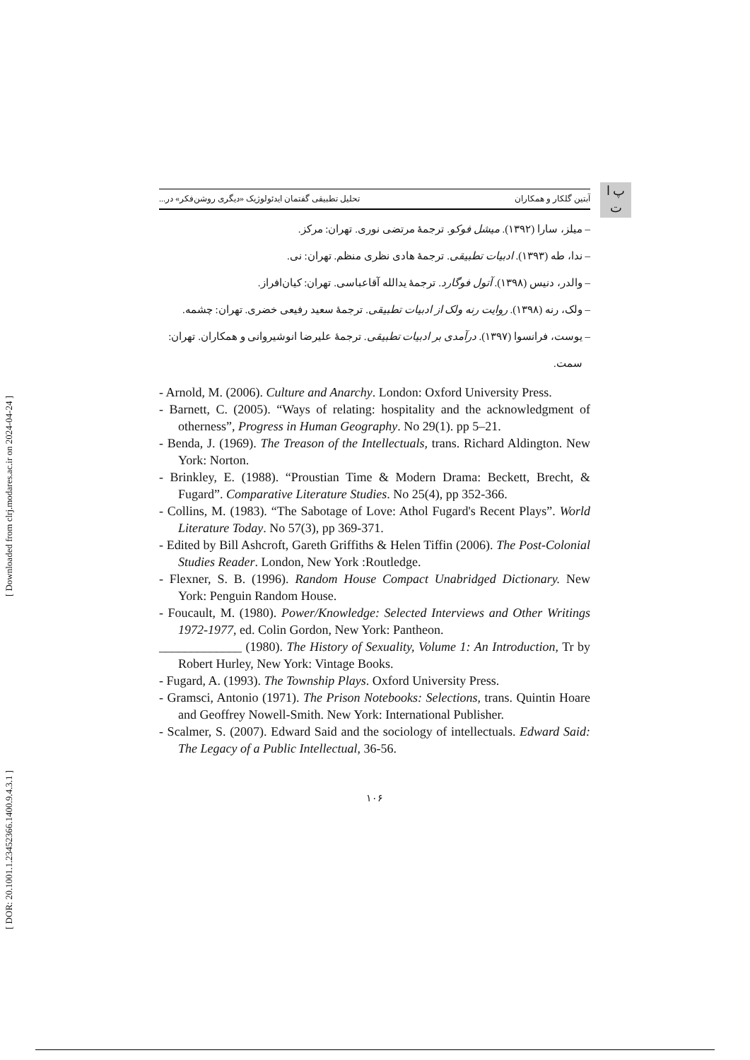[ Downloaded from clrj.modares.ac.ir on 2024-04-24 ]
[ DOR: 20.1001.1.23452366.1400.9.4.3.1 ]
پ ا
ت
آبتین گلکار و همکاران تحلیل تطبیقی گفتمان ایدئولوژیک «دیگری روشن‌فکر» در...
– میلز، سارا (۱۳۹۲). میشل فوکو. ترجمهٔ مرتضی نوری. تهران: مرکز.
– ندا، طه (۱۳۹۳). ادبیات تطبیقی. ترجمهٔ هادی نظری منظم. تهران: نی.
– والدر، دنیس (۱۳۹۸). آتول فوگارد. ترجمهٔ یدالله آقاعباسی. تهران: کیان‌افراز.
– ولک، رنه (۱۳۹۸). روایت رنه ولک از ادبیات تطبیقی. ترجمهٔ سعید رفیعی خضری. تهران: چشمه.
– یوست، فرانسوا (۱۳۹۷). درآمدی بر ادبیات تطبیقی. ترجمهٔ علیرضا انوشیروانی و همکاران. تهران:
سمت.
- Arnold, M. (2006). Culture and Anarchy. London: Oxford University Press.
- Barnett, C. (2005). “Ways of relating: hospitality and the acknowledgment of otherness”, Progress in Human Geography. No 29(1). pp 5–21.
- Benda, J. (1969). The Treason of the Intellectuals, trans. Richard Aldington. New York: Norton.
- Brinkley, E. (1988). “Proustian Time & Modern Drama: Beckett, Brecht, & Fugard”. Comparative Literature Studies. No 25(4), pp 352-366.
- Collins, M. (1983). “The Sabotage of Love: Athol Fugard's Recent Plays”. World Literature Today. No 57(3), pp 369-371.
- Edited by Bill Ashcroft, Gareth Griffiths & Helen Tiffin (2006). The Post-Colonial Studies Reader. London, New York :Routledge.
- Flexner, S. B. (1996). Random House Compact Unabridged Dictionary. New York: Penguin Random House.
- Foucault, M. (1980). Power/Knowledge: Selected Interviews and Other Writings 1972-1977, ed. Colin Gordon, New York: Pantheon.
_____________ (1980). The History of Sexuality, Volume 1: An Introduction, Tr by Robert Hurley, New York: Vintage Books.
- Fugard, A. (1993). The Township Plays. Oxford University Press.
- Gramsci, Antonio (1971). The Prison Notebooks: Selections, trans. Quintin Hoare and Geoffrey Nowell-Smith. New York: International Publisher.
- Scalmer, S. (2007). Edward Said and the sociology of intellectuals. Edward Said: The Legacy of a Public Intellectual, 36-56.
۱۰۶